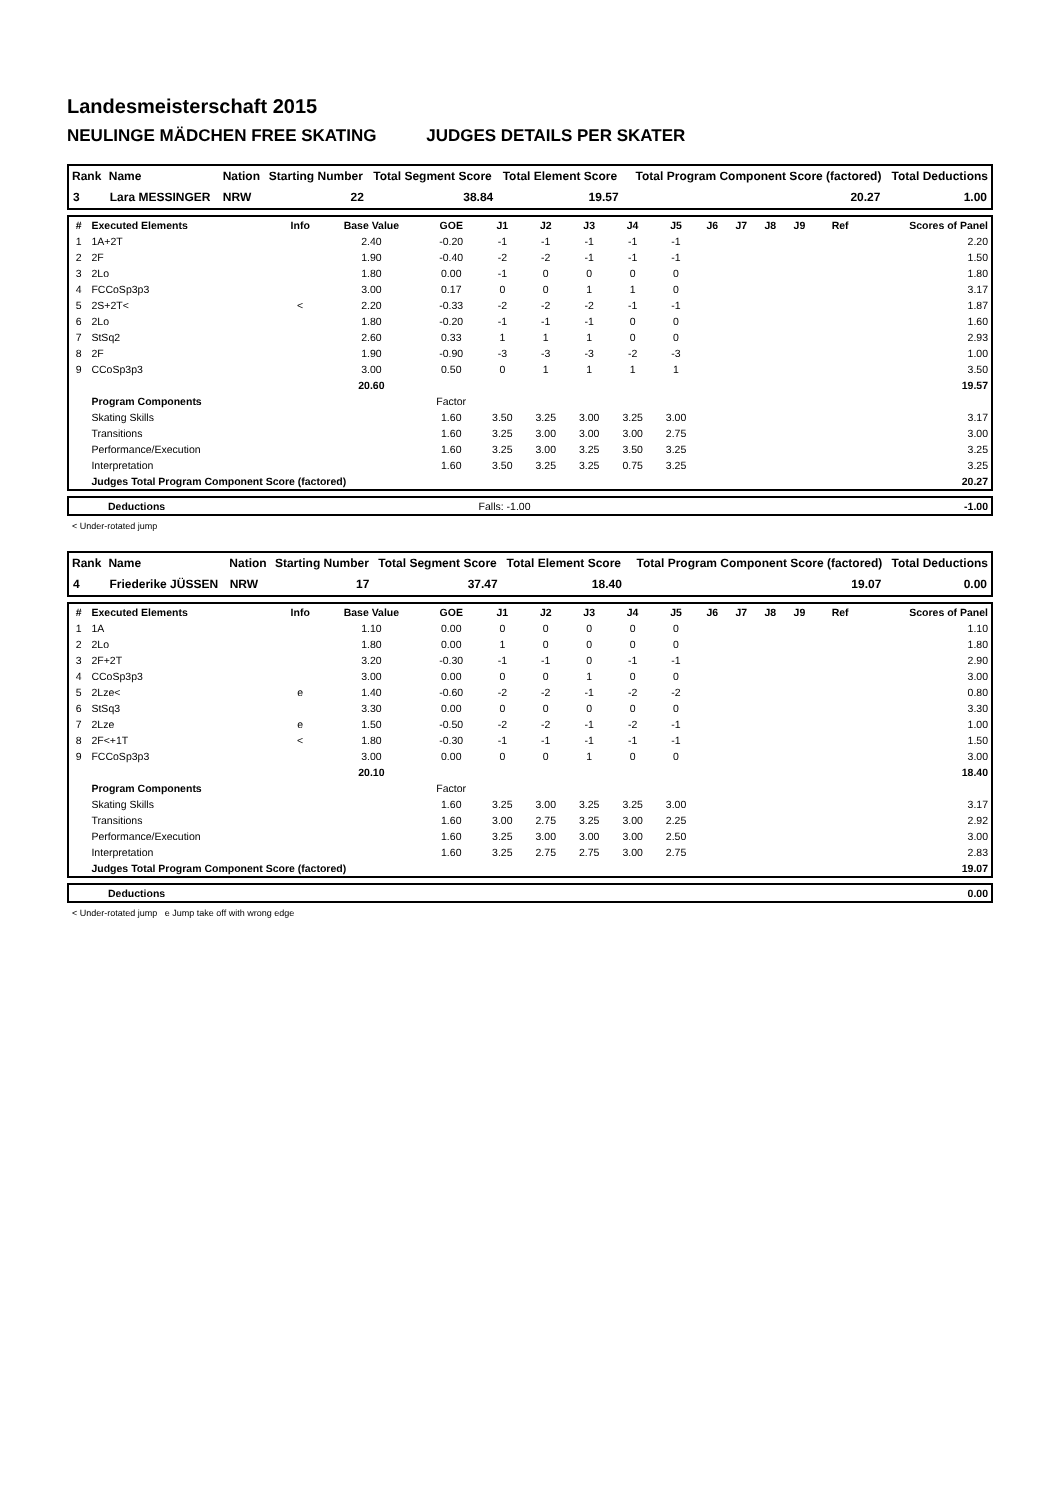Landesmeisterschaft 2015
NEULINGE MÄDCHEN FREE SKATING JUDGES DETAILS PER SKATER
| Rank | Name | Nation | Starting Number | Total Segment Score | Total Element Score | Total Program Component Score (factored) | Total Deductions |
| --- | --- | --- | --- | --- | --- | --- | --- |
| 3 | Lara MESSINGER | NRW | 22 | 38.84 | 19.57 | 20.27 | 1.00 |
| # | Executed Elements | Info | Base Value | GOE | J1 | J2 | J3 | J4 | J5 | J6 | J7 | J8 | J9 | Ref | Scores of Panel |
| --- | --- | --- | --- | --- | --- | --- | --- | --- | --- | --- | --- | --- | --- | --- | --- |
| 1 | 1A+2T | | 2.40 | -0.20 | -1 | -1 | -1 | -1 | -1 | | | | | | 2.20 |
| 2 | 2F | | 1.90 | -0.40 | -2 | -2 | -1 | -1 | -1 | | | | | | 1.50 |
| 3 | 2Lo | | 1.80 | 0.00 | -1 | 0 | 0 | 0 | 0 | | | | | | 1.80 |
| 4 | FCCoSp3p3 | | 3.00 | 0.17 | 0 | 0 | 1 | 1 | 0 | | | | | | 3.17 |
| 5 | 2S+2T< | < | 2.20 | -0.33 | -2 | -2 | -2 | -1 | -1 | | | | | | 1.87 |
| 6 | 2Lo | | 1.80 | -0.20 | -1 | -1 | -1 | 0 | 0 | | | | | | 1.60 |
| 7 | StSq2 | | 2.60 | 0.33 | 1 | 1 | 1 | 0 | 0 | | | | | | 2.93 |
| 8 | 2F | | 1.90 | -0.90 | -3 | -3 | -3 | -2 | -3 | | | | | | 1.00 |
| 9 | CCoSp3p3 | | 3.00 | 0.50 | 0 | 1 | 1 | 1 | 1 | | | | | | 3.50 |
| | | | 20.60 | | | | | | | | | | | | 19.57 |
| | Program Components | | | Factor | | | | | | | | | | | |
| | Skating Skills | | | 1.60 | 3.50 | 3.25 | 3.00 | 3.25 | 3.00 | | | | | | 3.17 |
| | Transitions | | | 1.60 | 3.25 | 3.00 | 3.00 | 3.00 | 2.75 | | | | | | 3.00 |
| | Performance/Execution | | | 1.60 | 3.25 | 3.00 | 3.25 | 3.50 | 3.25 | | | | | | 3.25 |
| | Interpretation | | | 1.60 | 3.50 | 3.25 | 3.25 | 0.75 | 3.25 | | | | | | 3.25 |
| | Judges Total Program Component Score (factored) | | | | | | | | | | | | | | 20.27 |
| | Deductions | Falls: -1.00 | -1.00 |
< Under-rotated jump
| Rank | Name | Nation | Starting Number | Total Segment Score | Total Element Score | Total Program Component Score (factored) | Total Deductions |
| --- | --- | --- | --- | --- | --- | --- | --- |
| 4 | Friederike JÜSSEN | NRW | 17 | 37.47 | 18.40 | 19.07 | 0.00 |
| # | Executed Elements | Info | Base Value | GOE | J1 | J2 | J3 | J4 | J5 | J6 | J7 | J8 | J9 | Ref | Scores of Panel |
| --- | --- | --- | --- | --- | --- | --- | --- | --- | --- | --- | --- | --- | --- | --- | --- |
| 1 | 1A | | 1.10 | 0.00 | 0 | 0 | 0 | 0 | 0 | | | | | | 1.10 |
| 2 | 2Lo | | 1.80 | 0.00 | 1 | 0 | 0 | 0 | 0 | | | | | | 1.80 |
| 3 | 2F+2T | | 3.20 | -0.30 | -1 | -1 | 0 | -1 | -1 | | | | | | 2.90 |
| 4 | CCoSp3p3 | | 3.00 | 0.00 | 0 | 0 | 1 | 0 | 0 | | | | | | 3.00 |
| 5 | 2Lze< | e | 1.40 | -0.60 | -2 | -2 | -1 | -2 | -2 | | | | | | 0.80 |
| 6 | StSq3 | | 3.30 | 0.00 | 0 | 0 | 0 | 0 | 0 | | | | | | 3.30 |
| 7 | 2Lze | e | 1.50 | -0.50 | -2 | -2 | -1 | -2 | -1 | | | | | | 1.00 |
| 8 | 2F<+1T | < | 1.80 | -0.30 | -1 | -1 | -1 | -1 | -1 | | | | | | 1.50 |
| 9 | FCCoSp3p3 | | 3.00 | 0.00 | 0 | 0 | 1 | 0 | 0 | | | | | | 3.00 |
| | | | 20.10 | | | | | | | | | | | | 18.40 |
| | Program Components | | | Factor | | | | | | | | | | | |
| | Skating Skills | | | 1.60 | 3.25 | 3.00 | 3.25 | 3.25 | 3.00 | | | | | | 3.17 |
| | Transitions | | | 1.60 | 3.00 | 2.75 | 3.25 | 3.00 | 2.25 | | | | | | 2.92 |
| | Performance/Execution | | | 1.60 | 3.25 | 3.00 | 3.00 | 3.00 | 2.50 | | | | | | 3.00 |
| | Interpretation | | | 1.60 | 3.25 | 2.75 | 2.75 | 3.00 | 2.75 | | | | | | 2.83 |
| | Judges Total Program Component Score (factored) | | | | | | | | | | | | | | 19.07 |
| | Deductions | 0.00 |
< Under-rotated jump e Jump take off with wrong edge